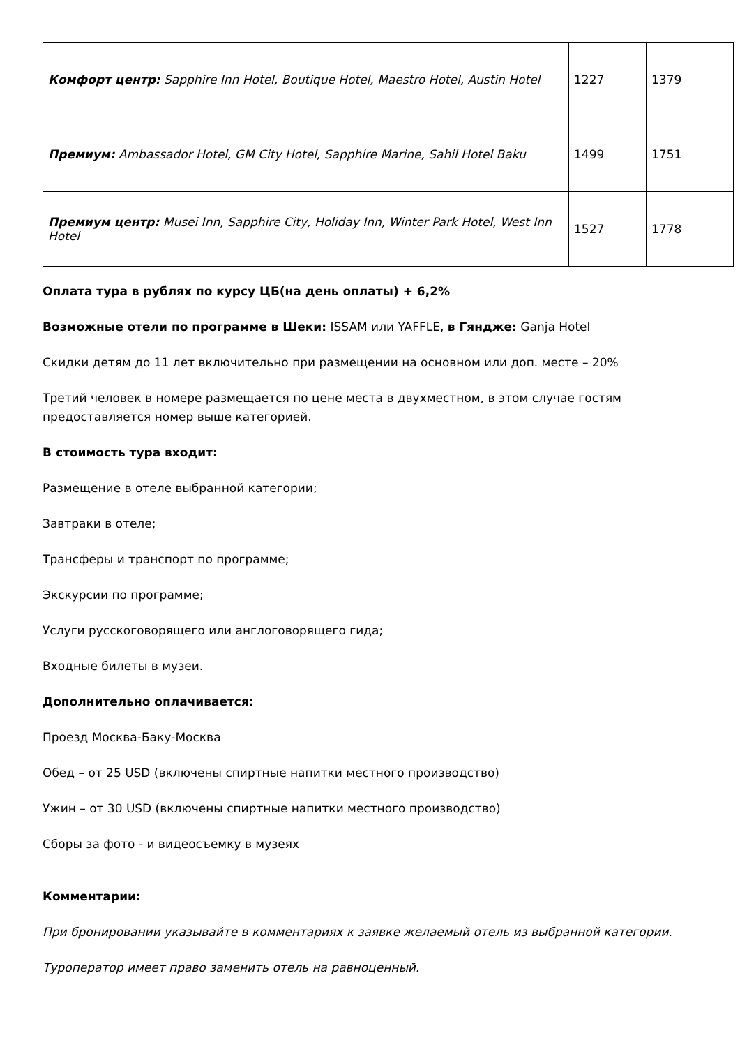| Комфорт центр: Sapphire Inn Hotel, Boutique Hotel, Maestro Hotel, Austin Hotel | 1227 | 1379 |
| Премиум: Ambassador Hotel, GM City Hotel, Sapphire Marine, Sahil Hotel Baku | 1499 | 1751 |
| Премиум центр: Musei Inn, Sapphire City, Holiday Inn, Winter Park Hotel, West Inn Hotel | 1527 | 1778 |
Оплата тура в рублях по курсу ЦБ(на день оплаты) + 6,2%
Возможные отели по программе в Шеки: ISSAM или YAFFLE, в Гяндже: Ganja Hotel
Скидки детям до 11 лет включительно при размещении на основном или доп. месте – 20%
Третий человек в номере размещается по цене места в двухместном, в этом случае гостям предоставляется номер выше категорией.
В стоимость тура входит:
Размещение в отеле выбранной категории;
Завтраки в отеле;
Трансферы и транспорт по программе;
Экскурсии по программе;
Услуги русскоговорящего или англоговорящего гида;
Входные билеты в музеи.
Дополнительно оплачивается:
Проезд Москва-Баку-Москва
Обед – от 25 USD (включены спиртные напитки местного производство)
Ужин – от 30 USD (включены спиртные напитки местного производство)
Сборы за фото - и видеосъемку в музеях
Комментарии:
При бронировании указывайте в комментариях к заявке желаемый отель из выбранной категории.
Туроператор имеет право заменить отель на равноценный.